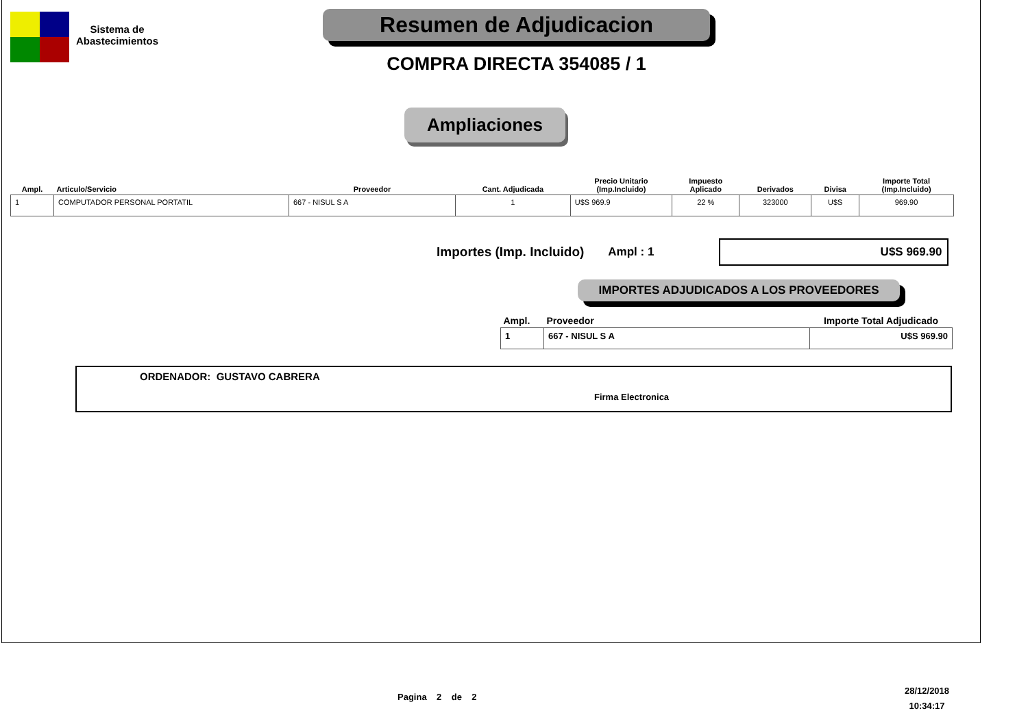Sistema de
Abastecimientos
Resumen de Adjudicacion
COMPRA DIRECTA 354085 / 1
Ampliaciones
| Ampl. | Articulo/Servicio | Proveedor | Cant. Adjudicada | Precio Unitario (Imp.Incluido) | Impuesto Aplicado | Derivados | Divisa | Importe Total (Imp.Incluido) |
| --- | --- | --- | --- | --- | --- | --- | --- | --- |
| 1 | COMPUTADOR PERSONAL PORTATIL | 667 - NISUL S A | 1 | U$S 969.9 | 22 % | 323000 | U$S | 969.90 |
Importes (Imp. Incluido) Ampl : 1
U$S 969.90
IMPORTES ADJUDICADOS A LOS PROVEEDORES
| Ampl. | Proveedor | Importe Total Adjudicado |
| --- | --- | --- |
| 1 | 667 - NISUL S A | U$S 969.90 |
ORDENADOR: GUSTAVO CABRERA
Firma Electronica
Pagina 2 de 2
28/12/2018
10:34:17